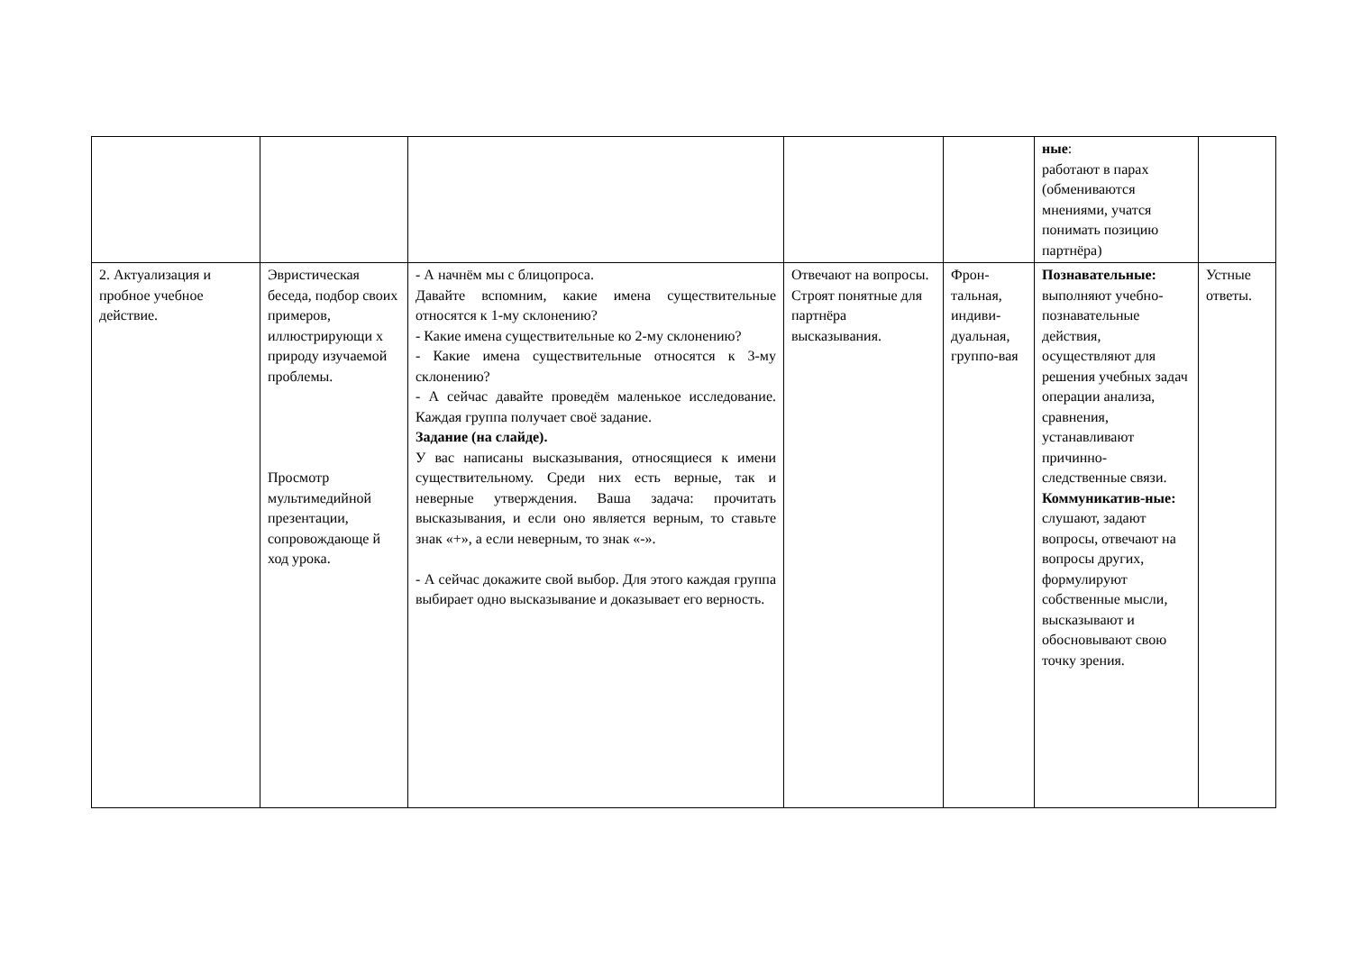| | | | | | ные : работают в парах (обмениваются мнениями, учатся понимать позицию партнёра) | |
| 2. Актуализация и пробное учебное действие. | Эвристическая беседа, подбор своих примеров, иллюстрирующи х природу изучаемой проблемы. Просмотр мультимедийной презентации, сопровождающе й ход урока. | - А начнём мы с блицопроса. Давайте вспомним, какие имена существительные относятся к 1-му склонению? - Какие имена существительные ко 2-му склонению? - Какие имена существительные относятся к 3-му склонению? - А сейчас давайте проведём маленькое исследование. Каждая группа получает своё задание. Задание (на слайде). У вас написаны высказывания, относящиеся к имени существительному. Среди них есть верные, так и неверные утверждения. Ваша задача: прочитать высказывания, и если оно является верным, то ставьте знак «+», а если неверным, то знак «-». - А сейчас докажите свой выбор. Для этого каждая группа выбирает одно высказывание и доказывает его верность. | Отвечают на вопросы. Строят понятные для партнёра высказывания. | Фрон-тальная, индиви-дуальная, группо-вая | Познавательные: выполняют учебно-познавательные действия, осуществляют для решения учебных задач операции анализа, сравнения, устанавливают причинно-следственные связи. Коммуникатив-ные: слушают, задают вопросы, отвечают на вопросы других, формулируют собственные мысли, высказывают и обосновывают свою точку зрения. | Устные ответы. |